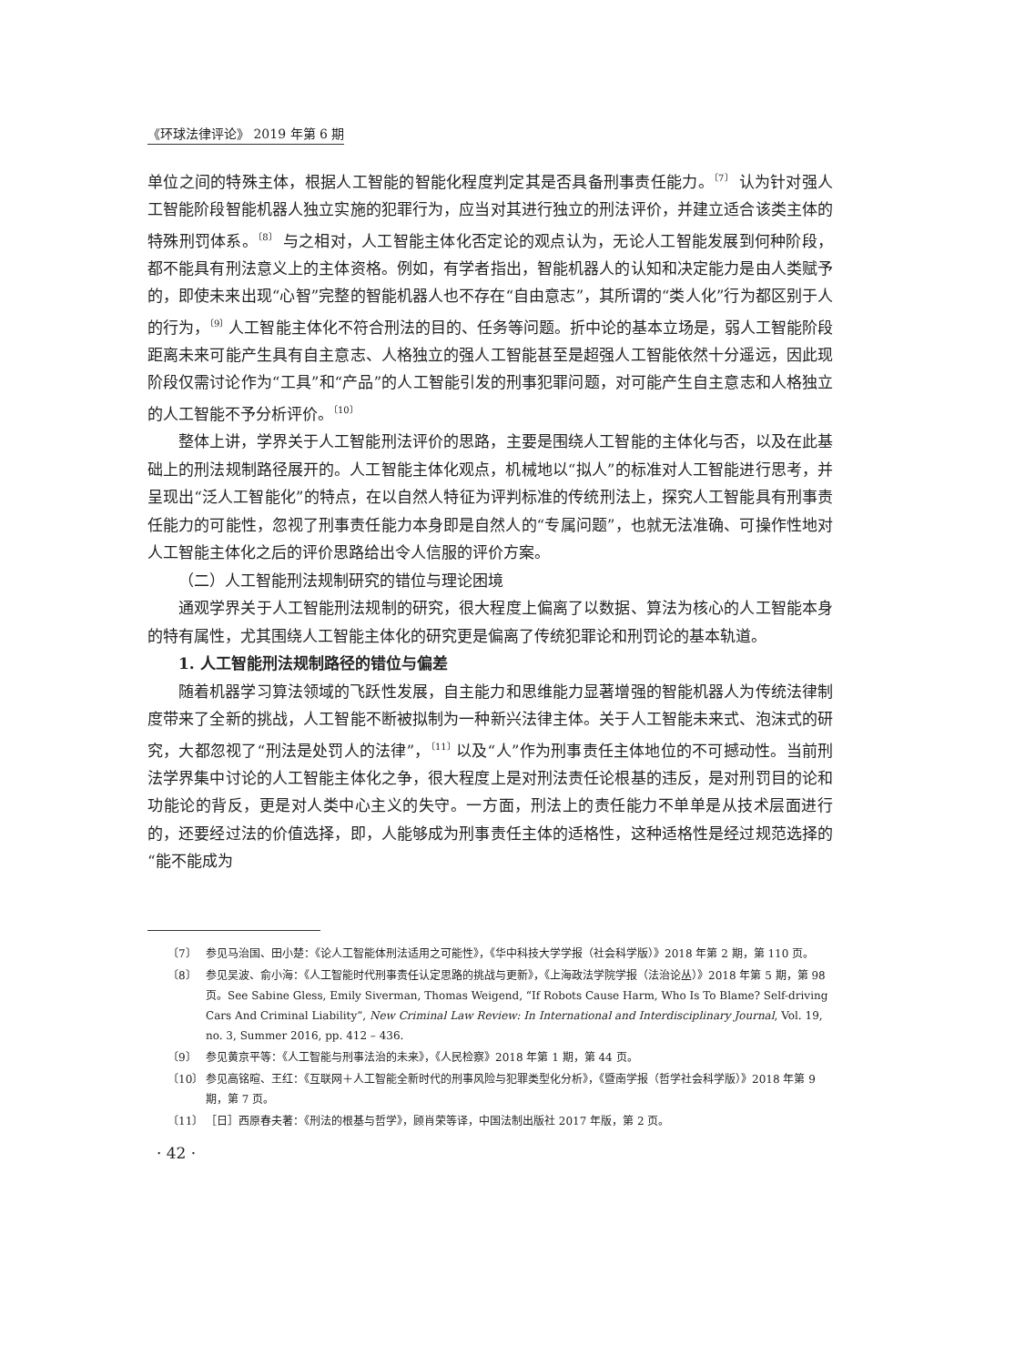《环球法律评论》 2019 年第 6 期
单位之间的特殊主体，根据人工智能的智能化程度判定其是否具备刑事责任能力。<sup>〔7〕</sup> 认为针对强人工智能阶段智能机器人独立实施的犯罪行为，应当对其进行独立的刑法评价，并建立适合该类主体的特殊刑罚体系。<sup>〔8〕</sup> 与之相对，人工智能主体化否定论的观点认为，无论人工智能发展到何种阶段，都不能具有刑法意义上的主体资格。例如，有学者指出，智能机器人的认知和决定能力是由人类赋予的，即使未来出现“心智”完整的智能机器人也不存在“自由意志”，其所谓的“类人化”行为都区别于人的行为，<sup>〔9〕</sup>人工智能主体化不符合刑法的目的、任务等问题。折中论的基本立场是，弱人工智能阶段距离未来可能产生具有自主意志、人格独立的强人工智能甚至是超强人工智能依然十分遥远，因此现阶段仅需讨论作为“工具”和“产品”的人工智能引发的刑事犯罪问题，对可能产生自主意志和人格独立的人工智能不予分析评价。<sup>〔10〕</sup>
整体上讲，学界关于人工智能刑法评价的思路，主要是围绕人工智能的主体化与否，以及在此基础上的刑法规制路径展开的。人工智能主体化观点，机械地以“拟人”的标准对人工智能进行思考，并呈现出“泛人工智能化”的特点，在以自然人特征为评判标准的传统刑法上，探究人工智能具有刑事责任能力的可能性，忽视了刑事责任能力本身即是自然人的“专属问题”，也就无法准确、可操作性地对人工智能主体化之后的评价思路给出令人信服的评价方案。
（二）人工智能刑法规制研究的错位与理论困境
通观学界关于人工智能刑法规制的研究，很大程度上偏离了以数据、算法为核心的人工智能本身的特有属性，尤其围绕人工智能主体化的研究更是偏离了传统犯罪论和刑罚论的基本轨道。
1. 人工智能刑法规制路径的错位与偏差
随着机器学习算法领域的飞跃性发展，自主能力和思维能力显著增强的智能机器人为传统法律制度带来了全新的挑战，人工智能不断被拟制为一种新兴法律主体。关于人工智能未来式、泡沫式的研究，大都忽视了“刑法是处罚人的法律”，<sup>〔11〕</sup>以及“人”作为刑事责任主体地位的不可撼动性。当前刑法学界集中讨论的人工智能主体化之争，很大程度上是对刑法责任论根基的违反，是对刑罚目的论和功能论的背反，更是对人类中心主义的失守。一方面，刑法上的责任能力不单单是从技术层面进行的，还要经过法的价值选择，即，人能够成为刑事责任主体的适格性，这种适格性是经过规范选择的“能不能成为
〔7〕 参见马治国、田小楚：《论人工智能体刑法适用之可能性》，《华中科技大学学报（社会科学版）》2018 年第 2 期，第 110 页。
〔8〕 参见吴波、俞小海：《人工智能时代刑事责任认定思路的挑战与更新》，《上海政法学院学报（法治论丛）》2018 年第 5 期，第 98 页。See Sabine Gless, Emily Siverman, Thomas Weigend, “If Robots Cause Harm, Who Is To Blame? Self-driving Cars And Criminal Liability”, New Criminal Law Review: In International and Interdisciplinary Journal, Vol. 19, no. 3, Summer 2016, pp. 412 – 436.
〔9〕 参见黄京平等：《人工智能与刑事法治的未来》，《人民检察》2018 年第 1 期，第 44 页。
〔10〕 参见高铭暄、王红：《互联网＋人工智能全新时代的刑事风险与犯罪类型化分析》，《暨南学报（哲学社会科学版）》2018 年第 9 期，第 7 页。
〔11〕 ［日］西原春夫著：《刑法的根基与哲学》，顾肖荣等译，中国法制出版社 2017 年版，第 2 页。
· 42 ·